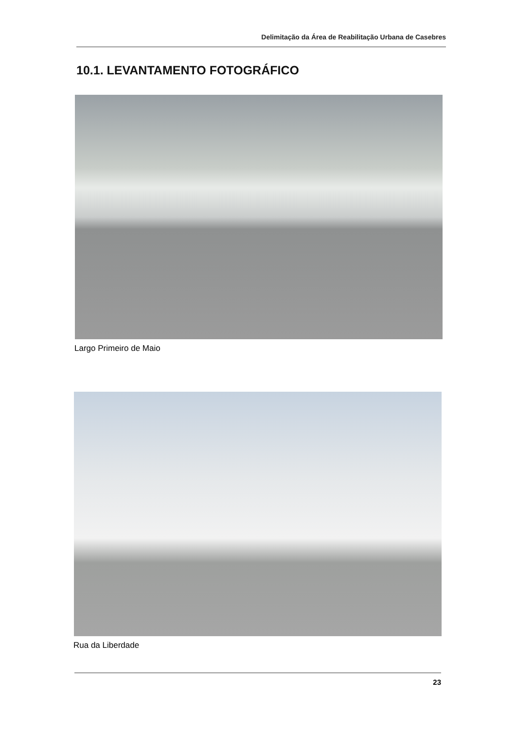Delimitação da Área de Reabilitação Urbana de Casebres
10.1. LEVANTAMENTO FOTOGRÁFICO
Largo Primeiro de Maio
Rua da Liberdade
23